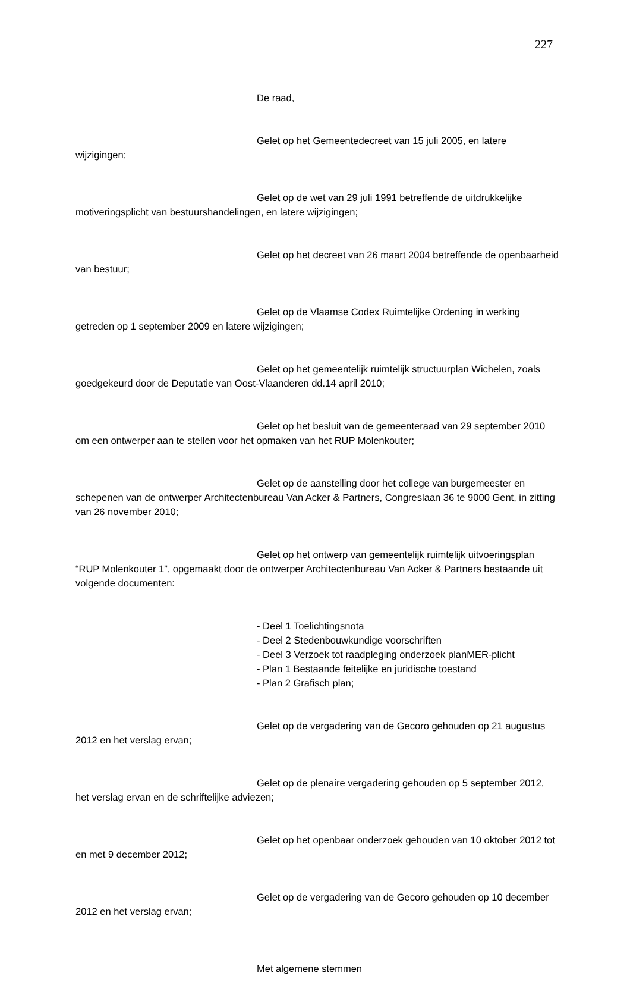227
De raad,
Gelet op het Gemeentedecreet van 15 juli 2005, en latere wijzigingen;
Gelet op de wet van 29 juli 1991 betreffende de uitdrukkelijke motiveringsplicht van bestuurshandelingen, en latere wijzigingen;
Gelet op het decreet van 26 maart 2004 betreffende de openbaarheid van bestuur;
Gelet op de Vlaamse Codex Ruimtelijke Ordening in werking getreden op 1 september 2009 en latere wijzigingen;
Gelet op het gemeentelijk ruimtelijk structuurplan Wichelen, zoals goedgekeurd door de Deputatie van Oost-Vlaanderen dd.14 april 2010;
Gelet op het besluit van de gemeenteraad van 29 september 2010 om een ontwerper aan te stellen voor het opmaken van het RUP Molenkouter;
Gelet op de aanstelling door het college van burgemeester en schepenen van de ontwerper Architectenbureau Van Acker & Partners, Congreslaan 36 te 9000 Gent, in zitting van 26 november 2010;
Gelet op het ontwerp van gemeentelijk ruimtelijk uitvoeringsplan “RUP Molenkouter 1”, opgemaakt door de ontwerper Architectenbureau Van Acker & Partners bestaande uit volgende documenten:
- Deel 1 Toelichtingsnota
- Deel 2 Stedenbouwkundige voorschriften
- Deel 3 Verzoek tot raadpleging onderzoek planMER-plicht
- Plan 1 Bestaande feitelijke en juridische toestand
- Plan 2 Grafisch plan;
Gelet op de vergadering van de Gecoro gehouden op 21 augustus 2012 en het verslag ervan;
Gelet op de plenaire vergadering gehouden op 5 september 2012, het verslag ervan en de schriftelijke adviezen;
Gelet op het openbaar onderzoek gehouden van 10 oktober 2012 tot en met 9 december 2012;
Gelet op de vergadering van de Gecoro gehouden op 10 december 2012 en het verslag ervan;
Met algemene stemmen